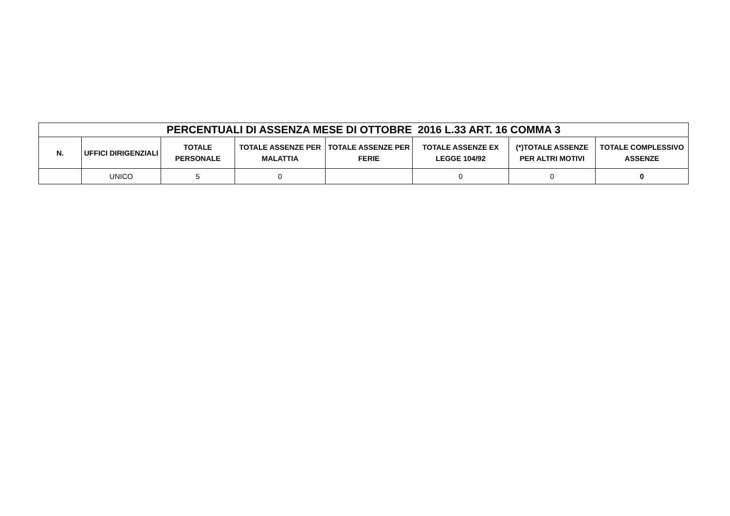| PERCENTUALI DI ASSENZA MESE DI OTTOBRE 2016 L.33 ART. 16 COMMA 3 | | | | | | | |
| --- | --- | --- | --- | --- | --- | --- | --- |
| N. | UFFICI DIRIGENZIALI | TOTALE PERSONALE | TOTALE ASSENZE PER MALATTIA | TOTALE ASSENZE PER FERIE | TOTALE ASSENZE EX LEGGE 104/92 | (*)TOTALE ASSENZE PER ALTRI MOTIVI | TOTALE COMPLESSIVO ASSENZE |
| | UNICO | 5 | 0 | | 0 | 0 | 0 |